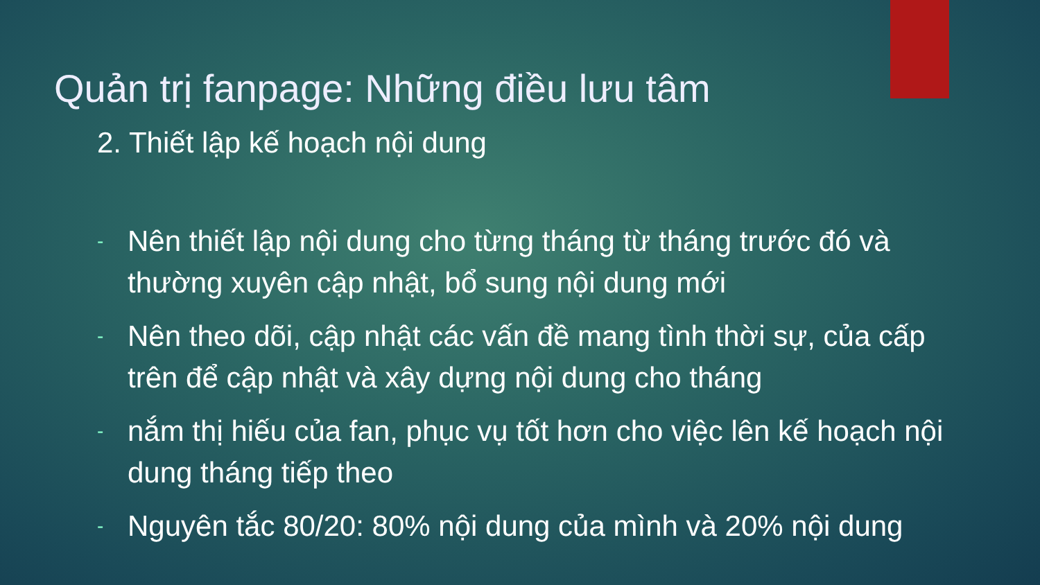Quản trị fanpage: Những điều lưu tâm
2. Thiết lập kế hoạch nội dung
- Nên thiết lập nội dung cho từng tháng từ tháng trước đó và thường xuyên cập nhật, bổ sung nội dung mới
- Nên theo dõi, cập nhật các vấn đề mang tình thời sự, của cấp trên để cập nhật và xây dựng nội dung cho tháng
- nắm thị hiếu của fan, phục vụ tốt hơn cho việc lên kế hoạch nội dung tháng tiếp theo
- Nguyên tắc 80/20: 80% nội dung của mình và 20% nội dung